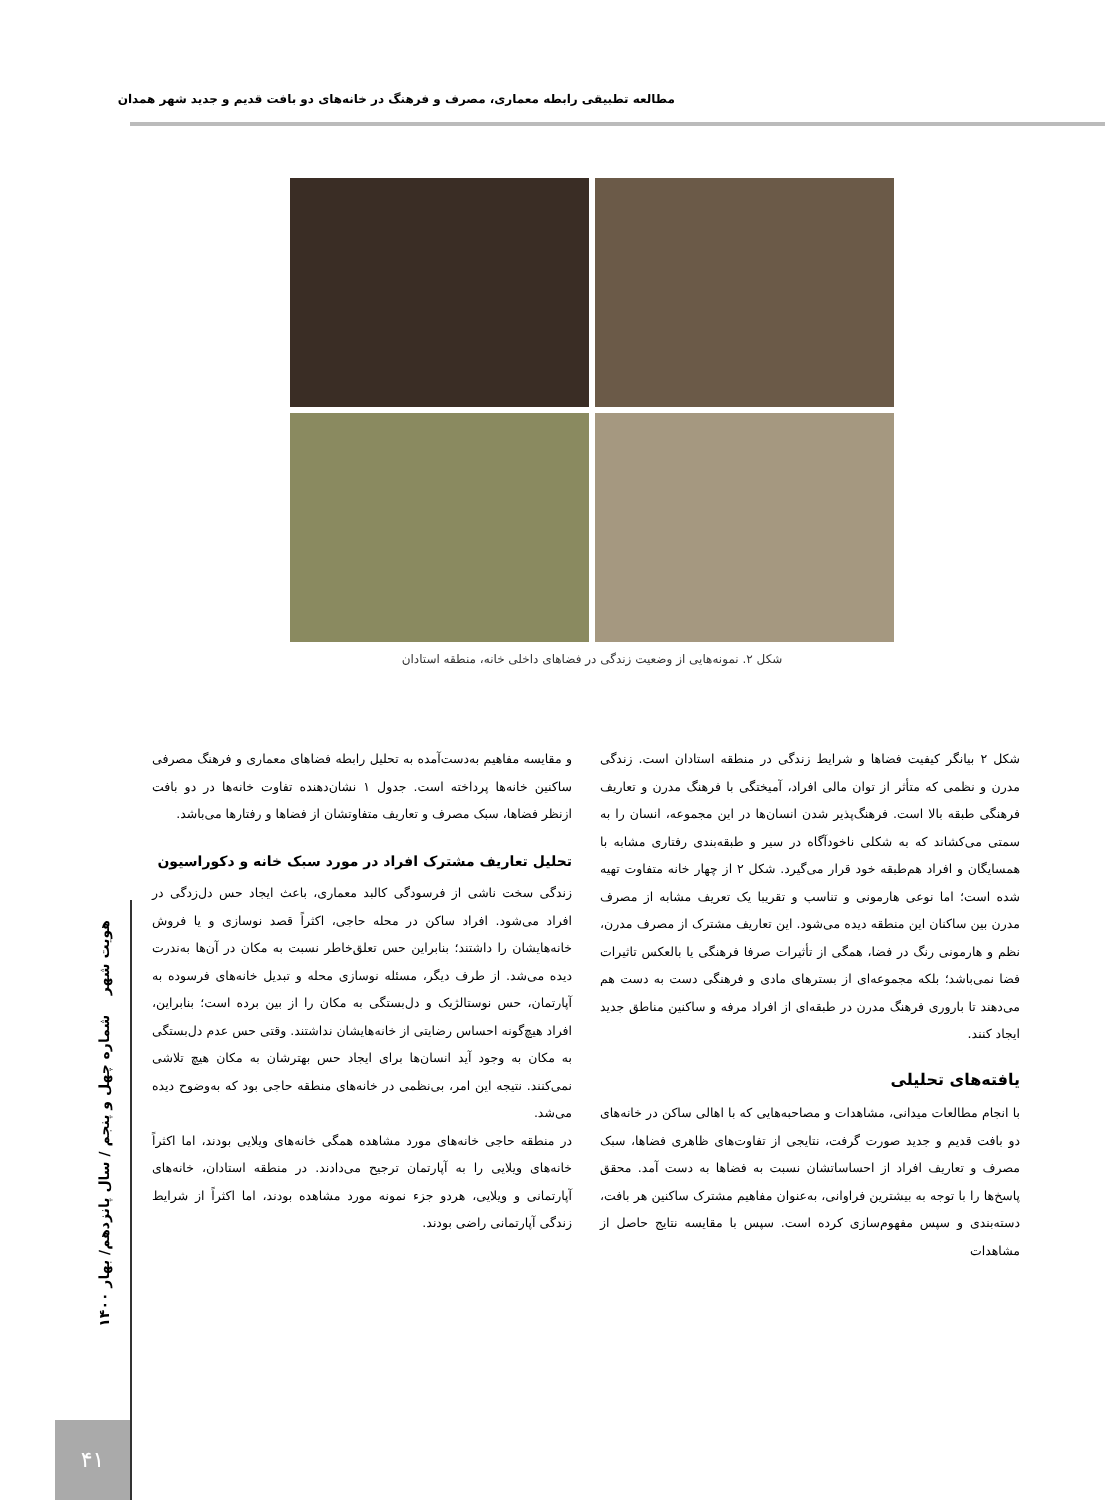مطالعه تطبیقی رابطه معماری، مصرف و فرهنگ در خانه‌های دو بافت قدیم و جدید شهر همدان
شکل ۲. نمونه‌هایی از وضعیت زندگی در فضاهای داخلی خانه، منطقه استادان
شکل ۲ بیانگر کیفیت فضاها و شرایط زندگی در منطقه استادان است. زندگی مدرن و نظمی که متأثر از توان مالی افراد، آمیختگی با فرهنگ مدرن و تعاریف فرهنگی طبقه بالا است. فرهنگ‌پذیر شدن انسان‌ها در این مجموعه، انسان را به سمتی می‌کشاند که به شکلی ناخودآگاه در سیر و طبقه‌بندی رفتاری مشابه با همسایگان و افراد هم‌طبقه خود قرار می‌گیرد. شکل ۲ از چهار خانه متفاوت تهیه شده است؛ اما نوعی هارمونی و تناسب و تقریبا یک تعریف مشابه از مصرف مدرن بین ساکنان این منطقه دیده می‌شود. این تعاریف مشترک از مصرف مدرن، نظم و هارمونی رنگ در فضا، همگی از تأثیرات صرفا فرهنگی یا بالعکس تاثیرات فضا نمی‌باشد؛ بلکه مجموعه‌ای از بسترهای مادی و فرهنگی دست به دست هم می‌دهند تا باروری فرهنگ مدرن در طبقه‌ای از افراد مرفه و ساکنین مناطق جدید ایجاد کنند.
یافته‌های تحلیلی
با انجام مطالعات میدانی، مشاهدات و مصاحبه‌هایی که با اهالی ساکن در خانه‌های دو بافت قدیم و جدید صورت گرفت، نتایجی از تفاوت‌های ظاهری فضاها، سبک مصرف و تعاریف افراد از احساساتشان نسبت به فضاها به دست آمد. محقق پاسخ‌ها را با توجه به بیشترین فراوانی، به‌عنوان مفاهیم مشترک ساکنین هر بافت، دسته‌بندی و سپس مفهوم‌سازی کرده است. سپس با مقایسه نتایج حاصل از مشاهدات
و مقایسه مفاهیم به‌دست‌آمده به تحلیل رابطه فضاهای معماری و فرهنگ مصرفی ساکنین خانه‌ها پرداخته است. جدول ۱ نشان‌دهنده تفاوت خانه‌ها در دو بافت ازنظر فضاها، سبک مصرف و تعاریف متفاوتشان از فضاها و رفتارها می‌باشد.
تحلیل تعاریف مشترک افراد در مورد سبک خانه و دکوراسیون
زندگی سخت ناشی از فرسودگی کالبد معماری، باعث ایجاد حس دل‌زدگی در افراد می‌شود. افراد ساکن در محله حاجی، اکثراً قصد نوسازی و یا فروش خانه‌هایشان را داشتند؛ بنابراین حس تعلق‌خاطر نسبت به مکان در آن‌ها به‌ندرت دیده می‌شد. از طرف دیگر، مسئله نوسازی محله و تبدیل خانه‌های فرسوده به آپارتمان، حس نوستالژیک و دل‌بستگی به مکان را از بین برده است؛ بنابراین، افراد هیچ‌گونه احساس رضایتی از خانه‌هایشان نداشتند. وقتی حس عدم دل‌بستگی به مکان به وجود آید انسان‌ها برای ایجاد حس بهترشان به مکان هیچ تلاشی نمی‌کنند. نتیجه این امر، بی‌نظمی در خانه‌های منطقه حاجی بود که به‌وضوح دیده می‌شد.
در منطقه حاجی خانه‌های مورد مشاهده همگی خانه‌های ویلایی بودند، اما اکثراً خانه‌های ویلایی را به آپارتمان ترجیح می‌دادند. در منطقه استادان، خانه‌های آپارتمانی و ویلایی، هردو جزء نمونه مورد مشاهده بودند، اما اکثراً از شرایط زندگی آپارتمانی راضی بودند.
هویت شهر شماره چهل و پنجم / سال پانزدهم/ بهار ۱۴۰۰
۴۱